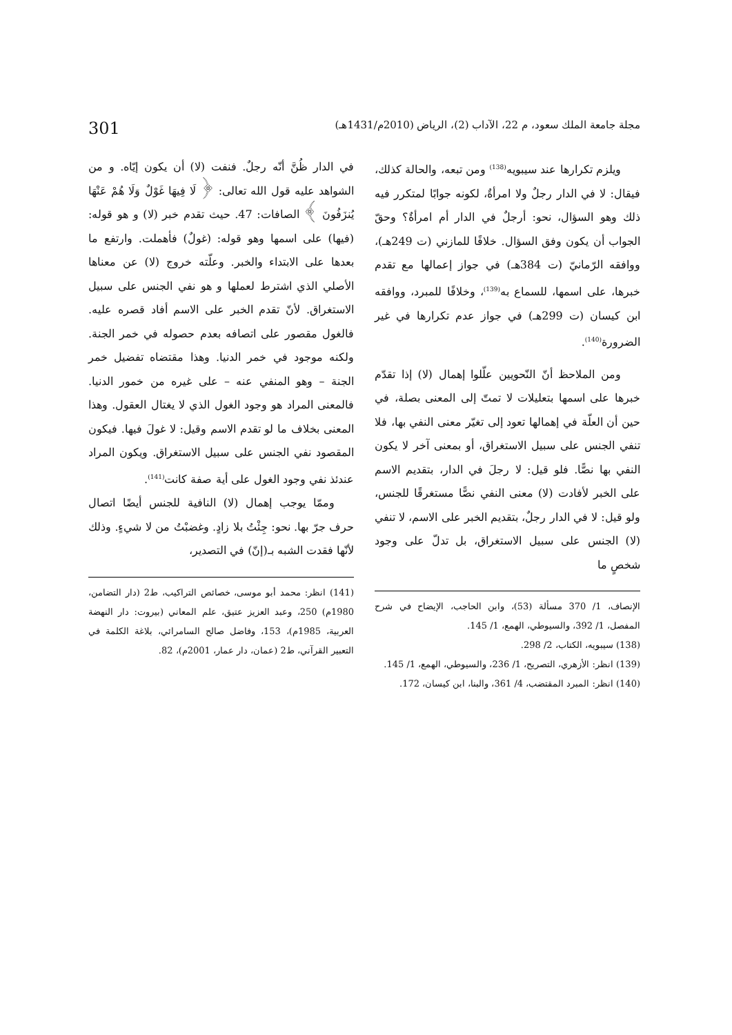مجلة جامعة الملك سعود، م 22، الآداب (2)، الرياض (2010م/1431هـ) 301
ويلزم تكرارها عند سيبويه<sup>(138)</sup> ومن تبعه، والحالة كذلك، فيقال: لا في الدار رجلٌ ولا امرأةٌ، لكونه جوابًا لمتكرر فيه ذلك وهو السؤال، نحو: أرجلٌ في الدار أم امرأةٌ؟ وحقّ الجواب أن يكون وفق السؤال. خلافًا للمازني (ت 249هـ)، ووافقه الرّمانيّ (ت 384هـ) في جواز إعمالها مع تقدم خبرها، على اسمها، للسماع به<sup>(139)</sup>، وخلافًا للمبرد، ووافقه ابن كيسان (ت 299هـ) في جواز عدم تكرارها في غير الضرورة<sup>(140)</sup>.
ومن الملاحظ أنّ النّحويين علّلوا إهمال (لا) إذا تقدّم خبرها على اسمها بتعليلات لا تمتّ إلى المعنى بصلة، في حين أن العلّة في إهمالها تعود إلى تغيّر معنى النفي بها، فلا تنفي الجنس على سبيل الاستغراق، أو بمعنى آخر لا يكون النفي بها نصًّا. فلو قيل: لا رجلَ في الدار، بتقديم الاسم على الخبر لأفادت (لا) معنى النفي نصًّا مستغرقًا للجنس، ولو قيل: لا في الدار رجلٌ، بتقديم الخبر على الاسم، لا تنفي (لا) الجنس على سبيل الاستغراق، بل تدلّ على وجود شخصٍ ما
الإنصاف، 1/ 370 مسألة (53)، وابن الحاجب، الإيضاح في شرح المفصل، 1/ 392، والسيوطي، الهمع، 1/ 145.
(138) سيبويه، الكتاب، 2/ 298.
(139) انظر: الأزهري، التصريح، 1/ 236، والسيوطي، الهمع، 1/ 145.
(140) انظر: المبرد المقتضب، 4/ 361، والبنا، ابن كيسان، 172.
في الدار ظُنَّ أنّه رجلٌ. فنفت (لا) أن يكون إيّاه. و من الشواهد عليه قول الله تعالى: ﴿ لَا فِيهَا غَوْلٌ وَلَا هُمْ عَنْهَا يُنزَفُونَ ﴾ الصافات: 47. حيث تقدم خبر (لا) و هو قوله: (فيها) على اسمها وهو قوله: (غولٌ) فأهملت. وارتفع ما بعدها على الابتداء والخبر. وعلّته خروج (لا) عن معناها الأصلي الذي اشترط لعملها و هو نفي الجنس على سبيل الاستغراق. لأنّ تقدم الخبر على الاسم أفاد قصره عليه. فالغول مقصور على اتصافه بعدم حصوله في خمر الجنة. ولكنه موجود في خمر الدنيا. وهذا مقتضاه تفضيل خمر الجنة – وهو المنفي عنه – على غيره من خمور الدنيا. فالمعنى المراد هو وجود الغول الذي لا يغتال العقول. وهذا المعنى بخلاف ما لو تقدم الاسم وقيل: لا غولَ فيها. فيكون المقصود نفي الجنس على سبيل الاستغراق. ويكون المراد عندئذ نفي وجود الغول على أية صفة كانت<sup>(141)</sup>.
وممّا يوجب إهمال (لا) النافية للجنس أيضًا اتصال حرف جرّ بها. نحو: جِئْتُ بلا زادٍ. وغضبْتُ من لا شيءٍ. وذلك لأنّها فقدت الشبه بـ(إنّ) في التصدير،
(141) انظر: محمد أبو موسى، خصائص التراكيب، ط2 (دار التضامن، 1980م) 250، وعبد العزيز عتيق، علم المعاني (بيروت: دار النهضة العربية، 1985م)، 153، وفاضل صالح السامرائي، بلاغة الكلمة في التعبير القرآني، ط2 (عمان، دار عمار، 2001م)، 82.